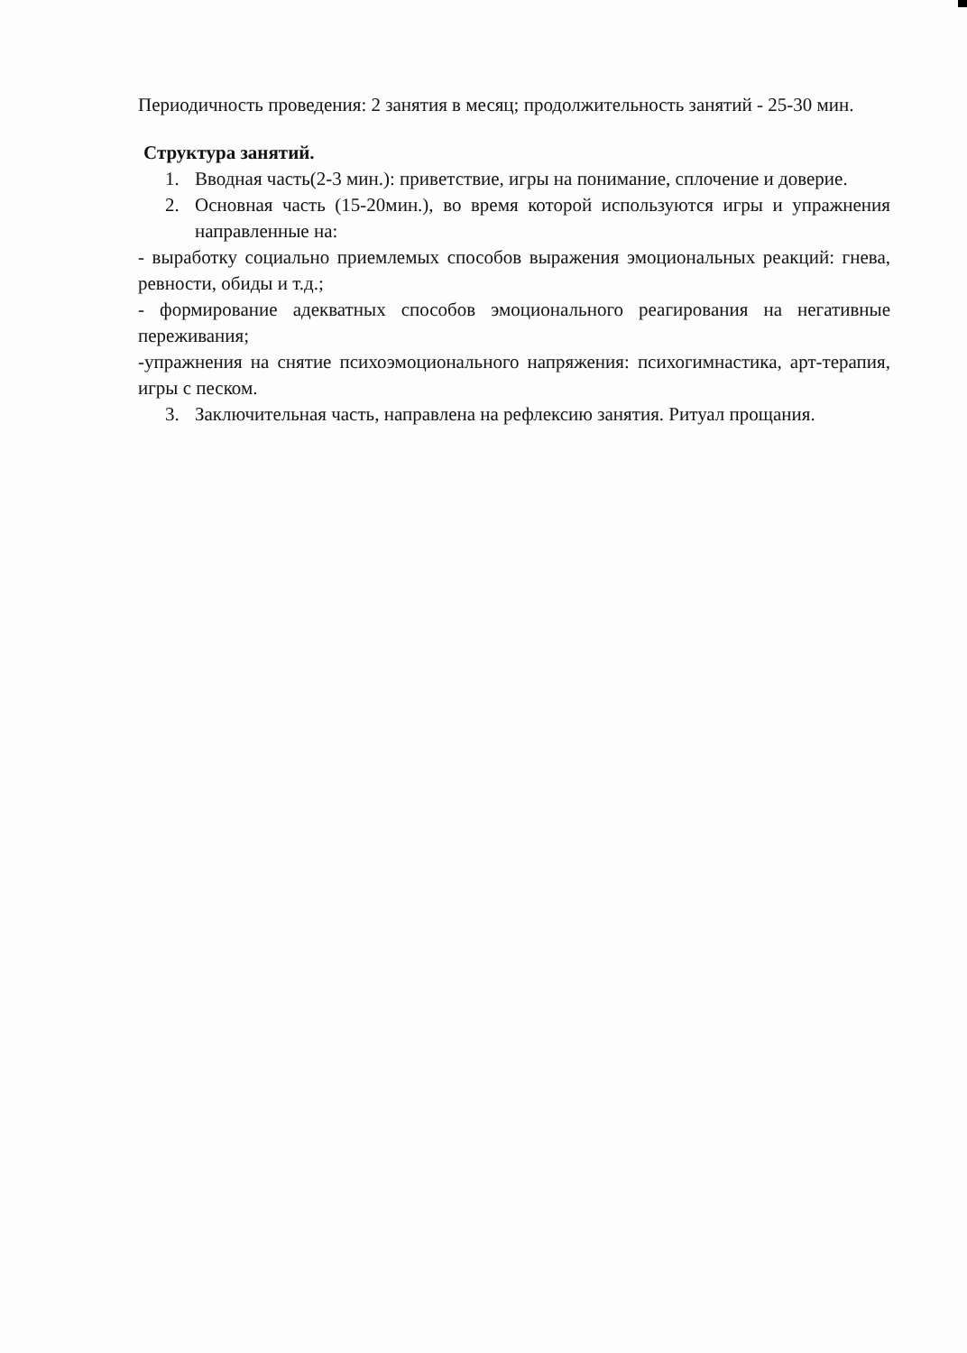Периодичность проведения: 2 занятия в месяц; продолжительность занятий - 25-30 мин.
Структура занятий.
1. Вводная часть(2-3 мин.): приветствие, игры на понимание, сплочение и доверие.
2. Основная часть (15-20мин.), во время которой используются игры и упражнения направленные на:
- выработку социально приемлемых способов выражения эмоциональных реакций: гнева, ревности, обиды и т.д.;
- формирование адекватных способов эмоционального реагирования на негативные переживания;
-упражнения на снятие психоэмоционального напряжения: психогимнастика, арт-терапия, игры с песком.
3. Заключительная часть, направлена на рефлексию занятия. Ритуал прощания.